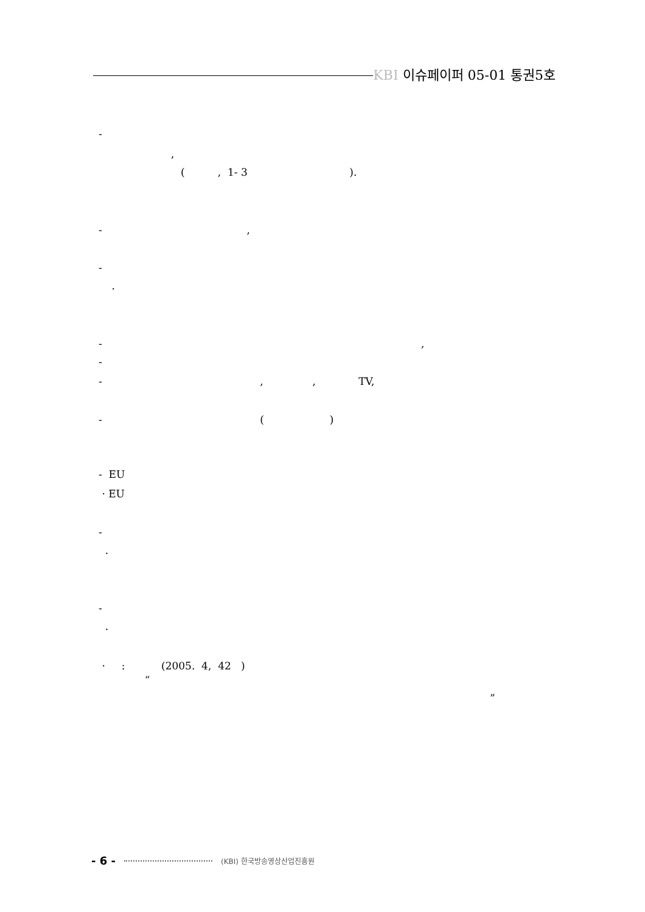KBI 이슈페이퍼 05-01 통권5호
-
,
( , 1- 3 ).
- ,
-
.
- ,
-
- , , TV,
- ( )
- EU
· EU
-
.
-
.
· : (2005. 4, 42 )
“
”
- 6 - (KBI) 한국방송영상산업진흥원